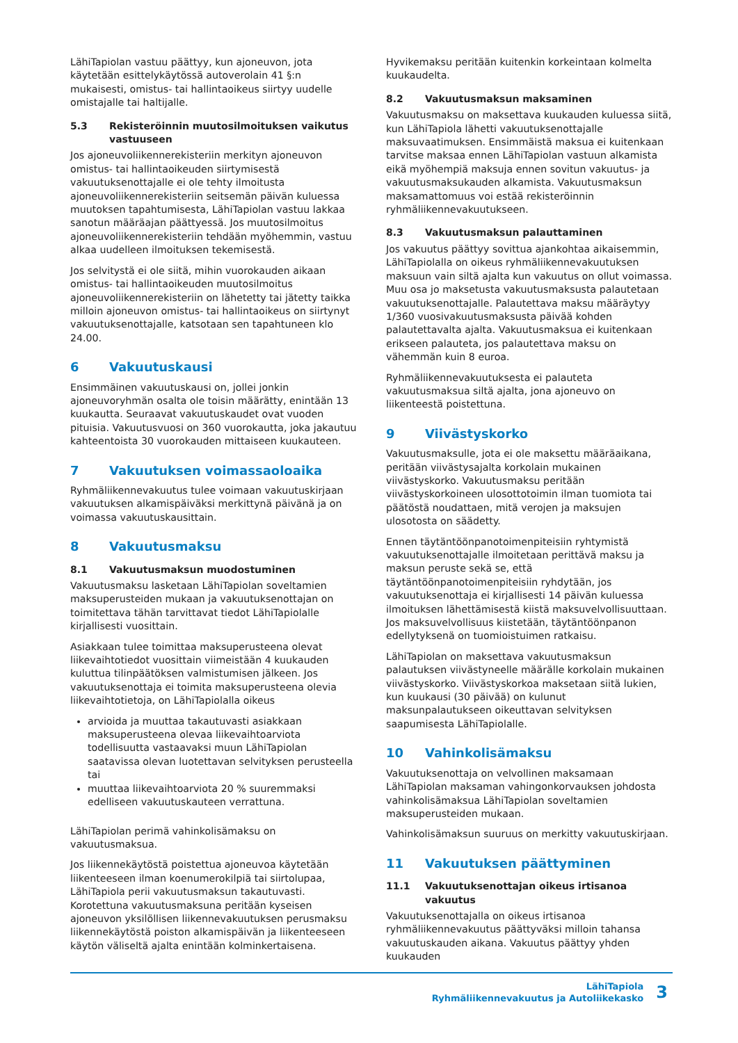LähiTapiolan vastuu päättyy, kun ajoneuvon, jota käytetään esittelykäytössä autoverolain 41 §:n mukaisesti, omistus- tai hallintaoikeus siirtyy uudelle omistajalle tai haltijalle.
5.3 Rekisteröinnin muutosilmoituksen vaikutus vastuuseen
Jos ajoneuvoliikennerekisteriin merkityn ajoneuvon omistus- tai hallintaoikeuden siirtymisestä vakuutuksenottajalle ei ole tehty ilmoitusta ajoneuvoliikennerekisteriin seitsemän päivän kuluessa muutoksen tapahtumisesta, LähiTapiolan vastuu lakkaa sanotun määräajan päättyessä. Jos muutosilmoitus ajoneuvoliikennerekisteriin tehdään myöhemmin, vastuu alkaa uudelleen ilmoituksen tekemisestä.
Jos selvitystä ei ole siitä, mihin vuorokauden aikaan omistus- tai hallintaoikeuden muutosilmoitus ajoneuvoliikennerekisteriin on lähetetty tai jätetty taikka milloin ajoneuvon omistus- tai hallintaoikeus on siirtynyt vakuutuksenottajalle, katsotaan sen tapahtuneen klo 24.00.
6 Vakuutuskausi
Ensimmäinen vakuutuskausi on, jollei jonkin ajoneuvoryhmän osalta ole toisin määrätty, enintään 13 kuukautta. Seuraavat vakuutuskaudet ovat vuoden pituisia. Vakuutusvuosi on 360 vuorokautta, joka jakautuu kahteentoista 30 vuorokauden mittaiseen kuukauteen.
7 Vakuutuksen voimassaoloaika
Ryhmäliikennevakuutus tulee voimaan vakuutuskirjaan vakuutuksen alkamispäiväksi merkittynä päivänä ja on voimassa vakuutuskausittain.
8 Vakuutusmaksu
8.1 Vakuutusmaksun muodostuminen
Vakuutusmaksu lasketaan LähiTapiolan soveltamien maksuperusteiden mukaan ja vakuutuksenottajan on toimitettava tähän tarvittavat tiedot LähiTapiolalle kirjallisesti vuosittain.
Asiakkaan tulee toimittaa maksuperusteena olevat liikevaihtotiedot vuosittain viimeistään 4 kuukauden kuluttua tilinpäätöksen valmistumisen jälkeen. Jos vakuutuksenottaja ei toimita maksuperusteena olevia liikevaihtotietoja, on LähiTapiolalla oikeus
arvioida ja muuttaa takautuvasti asiakkaan maksuperusteena olevaa liikevaihtoarviota todellisuutta vastaavaksi muun LähiTapiolan saatavissa olevan luotettavan selvityksen perusteella tai
muuttaa liikevaihtoarviota 20 % suuremmaksi edelliseen vakuutuskauteen verrattuna.
LähiTapiolan perimä vahinkolisämaksu on vakuutusmaksua.
Jos liikennekäytöstä poistettua ajoneuvoa käytetään liikenteeseen ilman koenumerokilpiä tai siirtolupaa, LähiTapiola perii vakuutusmaksun takautuvasti. Korotettuna vakuutusmaksuna peritään kyseisen ajoneuvon yksilöllisen liikennevakuutuksen perusmaksu liikennekäytöstä poiston alkamispäivän ja liikenteeseen käytön väliseltä ajalta enintään kolminkertaisena.
Hyvikemaksu peritään kuitenkin korkeintaan kolmelta kuukaudelta.
8.2 Vakuutusmaksun maksaminen
Vakuutusmaksu on maksettava kuukauden kuluessa siitä, kun LähiTapiola lähetti vakuutuksenottajalle maksuvaatimuksen. Ensimmäistä maksua ei kuitenkaan tarvitse maksaa ennen LähiTapiolan vastuun alkamista eikä myöhempiä maksuja ennen sovitun vakuutus- ja vakuutusmaksukauden alkamista. Vakuutusmaksun maksamattomuus voi estää rekisteröinnin ryhmäliikennevakuutukseen.
8.3 Vakuutusmaksun palauttaminen
Jos vakuutus päättyy sovittua ajankohtaa aikaisemmin, LähiTapiolalla on oikeus ryhmäliikennevakuutuksen maksuun vain siltä ajalta kun vakuutus on ollut voimassa. Muu osa jo maksetusta vakuutusmaksusta palautetaan vakuutuksenottajalle. Palautettava maksu määräytyy 1/360 vuosivakuutusmaksusta päivää kohden palautettavalta ajalta. Vakuutusmaksua ei kuitenkaan erikseen palauteta, jos palautettava maksu on vähemmän kuin 8 euroa.
Ryhmäliikennevakuutuksesta ei palauteta vakuutusmaksua siltä ajalta, jona ajoneuvo on liikenteestä poistettuna.
9 Viivästyskorko
Vakuutusmaksulle, jota ei ole maksettu määräaikana, peritään viivästysajalta korkolain mukainen viivästyskorko. Vakuutusmaksu peritään viivästyskorkoineen ulosottotoimin ilman tuomiota tai päätöstä noudattaen, mitä verojen ja maksujen ulosotosta on säädetty.
Ennen täytäntöönpanotoimenpiteisiin ryhtymistä vakuutuksenottajalle ilmoitetaan perittävä maksu ja maksun peruste sekä se, että täytäntöönpanotoimenpiteisiin ryhdytään, jos vakuutuksenottaja ei kirjallisesti 14 päivän kuluessa ilmoituksen lähettämisestä kiistä maksuvelvollisuuttaan. Jos maksuvelvollisuus kiistetään, täytäntöönpanon edellytyksenä on tuomioistuimen ratkaisu.
LähiTapiolan on maksettava vakuutusmaksun palautuksen viivästyneelle määrälle korkolain mukainen viivästyskorko. Viivästyskorkoa maksetaan siitä lukien, kun kuukausi (30 päivää) on kulunut maksunpalautukseen oikeuttavan selvityksen saapumisesta LähiTapiolalle.
10 Vahinkolisämaksu
Vakuutuksenottaja on velvollinen maksamaan LähiTapiolan maksaman vahingonkorvauksen johdosta vahinkolisämaksua LähiTapiolan soveltamien maksuperusteiden mukaan.
Vahinkolisämaksun suuruus on merkitty vakuutuskirjaan.
11 Vakuutuksen päättyminen
11.1 Vakuutuksenottajan oikeus irtisanoa vakuutus
Vakuutuksenottajalla on oikeus irtisanoa ryhmäliikennevakuutus päättyväksi milloin tahansa vakuutuskauden aikana. Vakuutus päättyy yhden kuukauden
LähiTapiola
Ryhmäliikennevakuutus ja Autoliikekasko
3